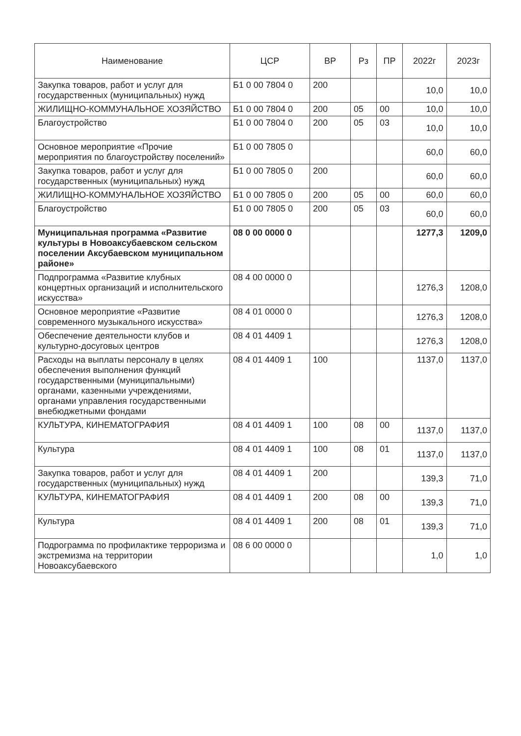| Наименование | ЦСР | ВР | Рз | ПР | 2022г | 2023г |
| --- | --- | --- | --- | --- | --- | --- |
| Закупка товаров, работ и услуг для государственных (муниципальных) нужд | Б1 0 00 7804 0 | 200 | | | 10,0 | 10,0 |
| ЖИЛИЩНО-КОММУНАЛЬНОЕ ХОЗЯЙСТВО | Б1 0 00 7804 0 | 200 | 05 | 00 | 10,0 | 10,0 |
| Благоустройство | Б1 0 00 7804 0 | 200 | 05 | 03 | 10,0 | 10,0 |
| Основное мероприятие «Прочие мероприятия по благоустройству поселений» | Б1 0 00 7805 0 | | | | 60,0 | 60,0 |
| Закупка товаров, работ и услуг для государственных (муниципальных) нужд | Б1 0 00 7805 0 | 200 | | | 60,0 | 60,0 |
| ЖИЛИЩНО-КОММУНАЛЬНОЕ ХОЗЯЙСТВО | Б1 0 00 7805 0 | 200 | 05 | 00 | 60,0 | 60,0 |
| Благоустройство | Б1 0 00 7805 0 | 200 | 05 | 03 | 60,0 | 60,0 |
| Муниципальная программа «Развитие культуры в Новоаксубаевском сельском поселении Аксубаевском муниципальном районе» | 08 0 00 0000 0 | | | | 1277,3 | 1209,0 |
| Подпрограмма «Развитие клубных концертных организаций и исполнительского искусства» | 08 4 00 0000 0 | | | | 1276,3 | 1208,0 |
| Основное мероприятие «Развитие современного музыкального искусства» | 08 4 01 0000 0 | | | | 1276,3 | 1208,0 |
| Обеспечение деятельности клубов и культурно-досуговых центров | 08 4 01 4409 1 | | | | 1276,3 | 1208,0 |
| Расходы на выплаты персоналу в целях обеспечения выполнения функций государственными (муниципальными) органами, казенными учреждениями, органами управления государственными внебюджетными фондами | 08 4 01 4409 1 | 100 | | | 1137,0 | 1137,0 |
| КУЛЬТУРА, КИНЕМАТОГРАФИЯ | 08 4 01 4409 1 | 100 | 08 | 00 | 1137,0 | 1137,0 |
| Культура | 08 4 01 4409 1 | 100 | 08 | 01 | 1137,0 | 1137,0 |
| Закупка товаров, работ и услуг для государственных (муниципальных) нужд | 08 4 01 4409 1 | 200 | | | 139,3 | 71,0 |
| КУЛЬТУРА, КИНЕМАТОГРАФИЯ | 08 4 01 4409 1 | 200 | 08 | 00 | 139,3 | 71,0 |
| Культура | 08 4 01 4409 1 | 200 | 08 | 01 | 139,3 | 71,0 |
| Подрограмма по профилактике терроризма и экстремизма на территории Новоаксубаевского | 08 6 00 0000 0 | | | | 1,0 | 1,0 |